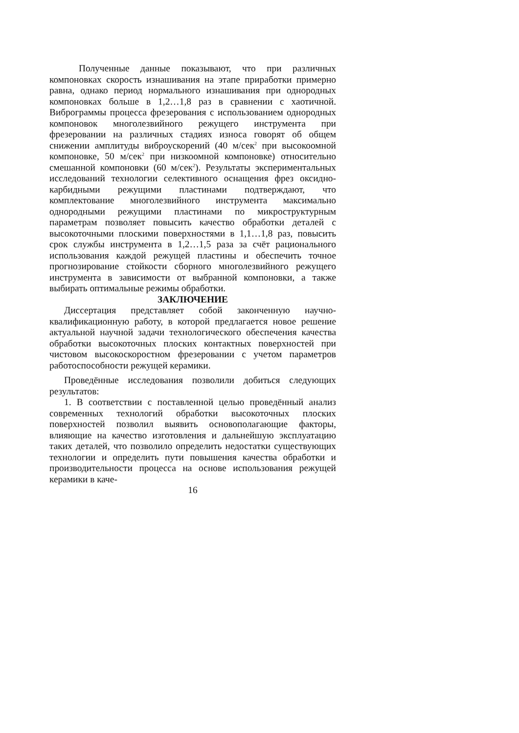Полученные данные показывают, что при различных компоновках скорость изнашивания на этапе приработки примерно равна, однако период нормального изнашивания при однородных компоновках больше в 1,2…1,8 раз в сравнении с хаотичной. Виброграммы процесса фрезерования с использованием однородных компоновок многолезвийного режущего инструмента при фрезеровании на различных стадиях износа говорят об общем снижении амплитуды виброускорений (40 м/сек<sup>2</sup> при высокоомной компоновке, 50 м/сек<sup>2</sup> при низкоомной компоновке) относительно смешанной компоновки (60 м/сек<sup>2</sup>). Результаты экспериментальных исследований технологии селективного оснащения фрез оксидно-карбидными режущими пластинами подтверждают, что комплектование многолезвийного инструмента максимально однородными режущими пластинами по микроструктурным параметрам позволяет повысить качество обработки деталей с высокоточными плоскими поверхностями в 1,1…1,8 раз, повысить срок службы инструмента в 1,2…1,5 раза за счёт рационального использования каждой режущей пластины и обеспечить точное прогнозирование стойкости сборного многолезвийного режущего инструмента в зависимости от выбранной компоновки, а также выбирать оптимальные режимы обработки.
ЗАКЛЮЧЕНИЕ
Диссертация представляет собой законченную научно-квалификационную работу, в которой предлагается новое решение актуальной научной задачи технологического обеспечения качества обработки высокоточных плоских контактных поверхностей при чистовом высокоскоростном фрезеровании с учетом параметров работоспособности режущей керамики.
Проведённые исследования позволили добиться следующих результатов:
1. В соответствии с поставленной целью проведённый анализ современных технологий обработки высокоточных плоских поверхностей позволил выявить основополагающие факторы, влияющие на качество изготовления и дальнейшую эксплуатацию таких деталей, что позволило определить недостатки существующих технологии и определить пути повышения качества обработки и производительности процесса на основе использования режущей керамики в каче-
16